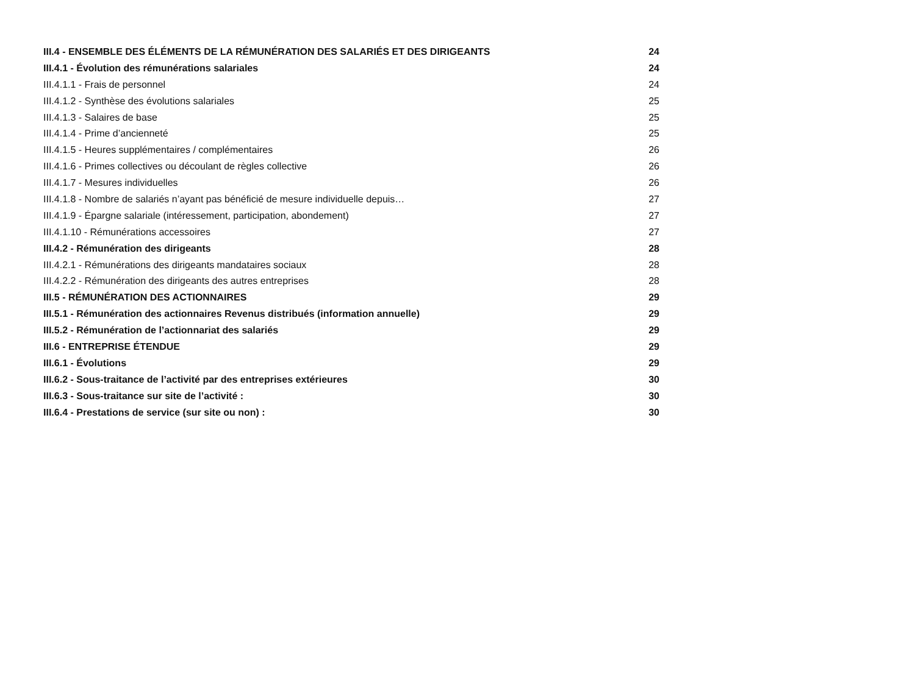III.4 - ENSEMBLE DES ÉLÉMENTS DE LA RÉMUNÉRATION DES SALARIÉS ET DES DIRIGEANTS 24
III.4.1 - Évolution des rémunérations salariales 24
III.4.1.1 - Frais de personnel 24
III.4.1.2 - Synthèse des évolutions salariales 25
III.4.1.3 - Salaires de base 25
III.4.1.4 - Prime d’ancienneté 25
III.4.1.5 - Heures supplémentaires / complémentaires 26
III.4.1.6 - Primes collectives ou découlant de règles collective 26
III.4.1.7 - Mesures individuelles 26
III.4.1.8 - Nombre de salariés n’ayant pas bénéficié de mesure individuelle depuis… 27
III.4.1.9 - Épargne salariale (intéressement, participation, abondement) 27
III.4.1.10 - Rémunérations accessoires 27
III.4.2 - Rémunération des dirigeants 28
III.4.2.1 - Rémunérations des dirigeants mandataires sociaux 28
III.4.2.2 - Rémunération des dirigeants des autres entreprises 28
III.5 - RÉMUNÉRATION DES ACTIONNAIRES 29
III.5.1 - Rémunération des actionnaires Revenus distribués (information annuelle) 29
III.5.2 - Rémunération de l’actionnariat des salariés 29
III.6 - ENTREPRISE ÉTENDUE 29
III.6.1 - Évolutions 29
III.6.2 - Sous-traitance de l’activité par des entreprises extérieures 30
III.6.3 - Sous-traitance sur site de l’activité : 30
III.6.4 - Prestations de service (sur site ou non) : 30